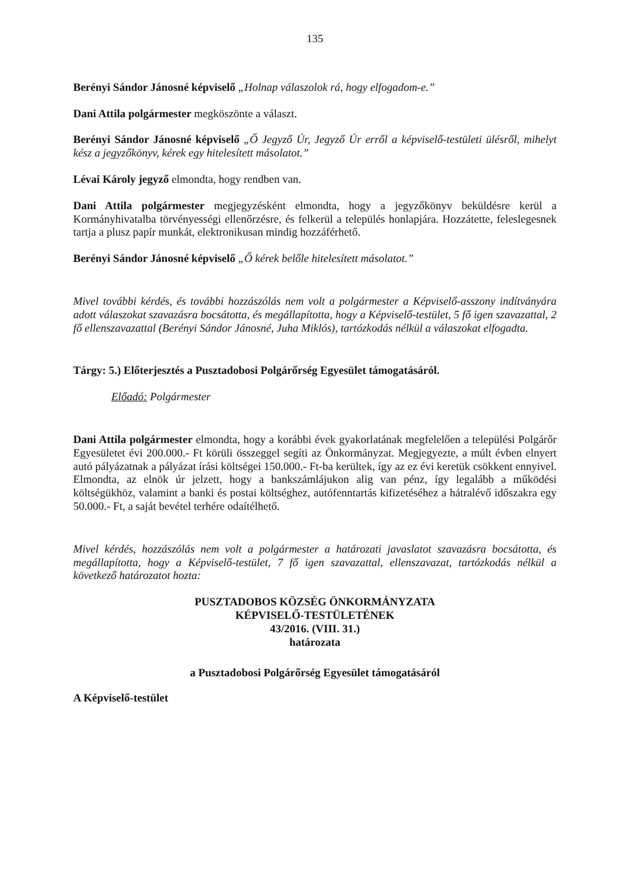135
Berényi Sándor Jánosné képviselő „Holnap válaszolok rá, hogy elfogadom-e.”
Dani Attila polgármester megköszönte a választ.
Berényi Sándor Jánosné képviselő „Ő Jegyző Úr, Jegyző Úr erről a képviselő-testületi ülésről, mihelyt kész a jegyzőkönyv, kérek egy hitelesített másolatot.”
Lévai Károly jegyző elmondta, hogy rendben van.
Dani Attila polgármester megjegyzésként elmondta, hogy a jegyzőkönyv beküldésre kerül a Kormányhivatalba törvényességi ellenőrzésre, és felkerül a település honlapjára. Hozzátette, feleslegesnek tartja a plusz papír munkát, elektronikusan mindig hozzáférhető.
Berényi Sándor Jánosné képviselő „Ő kérek belőle hitelesített másolatot.”
Mivel további kérdés, és további hozzászólás nem volt a polgármester a Képviselő-asszony indítványára adott válaszokat szavazásra bocsátotta, és megállapította, hogy a Képviselő-testület, 5 fő igen szavazattal, 2 fő ellenszavazattal (Berényi Sándor Jánosné, Juha Miklós), tartózkodás nélkül a válaszokat elfogadta.
Tárgy: 5.) Előterjesztés a Pusztadobosi Polgárőrség Egyesület támogatásáról.
Előadó: Polgármester
Dani Attila polgármester elmondta, hogy a korábbi évek gyakorlatának megfelelően a települési Polgárőr Egyesületet évi 200.000.- Ft körüli összeggel segíti az Önkormányzat. Megjegyezte, a múlt évben elnyert autó pályázatnak a pályázat írási költségei 150.000.- Ft-ba kerültek, így az ez évi keretük csökkent ennyivel. Elmondta, az elnök úr jelzett, hogy a bankszámlájukon alig van pénz, így legalább a működési költségükhöz, valamint a banki és postai költséghez, autófenntartás kifizetéséhez a hátralévő időszakra egy 50.000.- Ft, a saját bevétel terhére odaítélhető.
Mivel kérdés, hozzászólás nem volt a polgármester a határozati javaslatot szavazásra bocsátotta, és megállapította, hogy a Képviselő-testület, 7 fő igen szavazattal, ellenszavazat, tartózkodás nélkül a következő határozatot hozta:
PUSZTADOBOS KÖZSÉG ÖNKORMÁNYZATA
KÉPVISELŐ-TESTÜLETÉNEK
43/2016. (VIII. 31.)
határozata
a Pusztadobosi Polgárőrség Egyesület támogatásáról
A Képviselő-testület